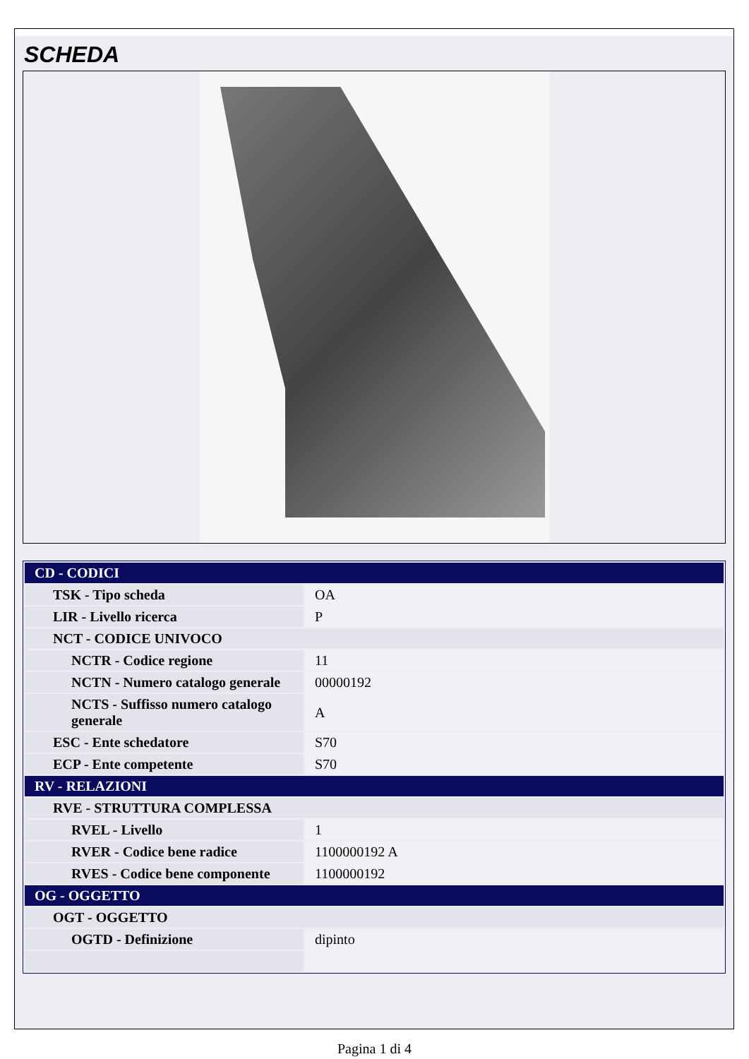SCHEDA
| CD - CODICI | |
| TSK - Tipo scheda | OA |
| LIR - Livello ricerca | P |
| NCT - CODICE UNIVOCO | |
| NCTR - Codice regione | 11 |
| NCTN - Numero catalogo generale | 00000192 |
| NCTS - Suffisso numero catalogo generale | A |
| ESC - Ente schedatore | S70 |
| ECP - Ente competente | S70 |
| RV - RELAZIONI | |
| RVE - STRUTTURA COMPLESSA | |
| RVEL - Livello | 1 |
| RVER - Codice bene radice | 1100000192 A |
| RVES - Codice bene componente | 1100000192 |
| OG - OGGETTO | |
| OGT - OGGETTO | |
| OGTD - Definizione | dipinto |
Pagina 1 di 4